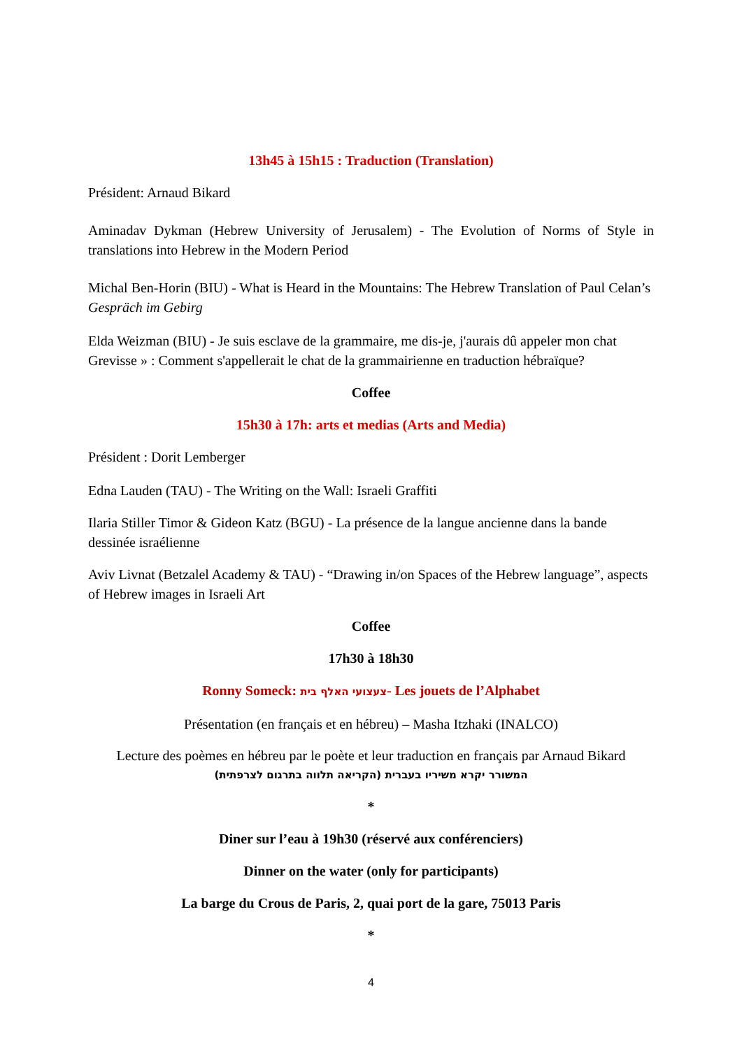13h45 à 15h15 : Traduction (Translation)
Président: Arnaud Bikard
Aminadav Dykman (Hebrew University of Jerusalem) - The Evolution of Norms of Style in translations into Hebrew in the Modern Period
Michal Ben-Horin (BIU) - What is Heard in the Mountains: The Hebrew Translation of Paul Celan’s Gespräch im Gebirg
Elda Weizman (BIU) - Je suis esclave de la grammaire, me dis-je, j'aurais dû appeler mon chat Grevisse » : Comment s'appellerait le chat de la grammairienne en traduction hébraïque?
Coffee
15h30 à 17h: arts et medias (Arts and Media)
Président : Dorit Lemberger
Edna Lauden (TAU) - The Writing on the Wall: Israeli Graffiti
Ilaria Stiller Timor & Gideon Katz (BGU) - La présence de la langue ancienne dans la bande dessinée israélienne
Aviv Livnat (Betzalel Academy & TAU) - “Drawing in/on Spaces of the Hebrew language”, aspects of Hebrew images in Israeli Art
Coffee
17h30 à 18h30
Ronny Someck: צעצועי האלף בית- Les jouets de l’Alphabet
Présentation (en français et en hébreu) – Masha Itzhaki (INALCO)
Lecture des poèmes en hébreu par le poète et leur traduction en français par Arnaud Bikard
המשורר יקרא משיריו בעברית (הקריאה תלווה בתרגום לצרפתית)
*
Diner sur l’eau à 19h30 (réservé aux conférenciers)
Dinner on the water (only for participants)
La barge du Crous de Paris, 2, quai port de la gare, 75013 Paris
*
4